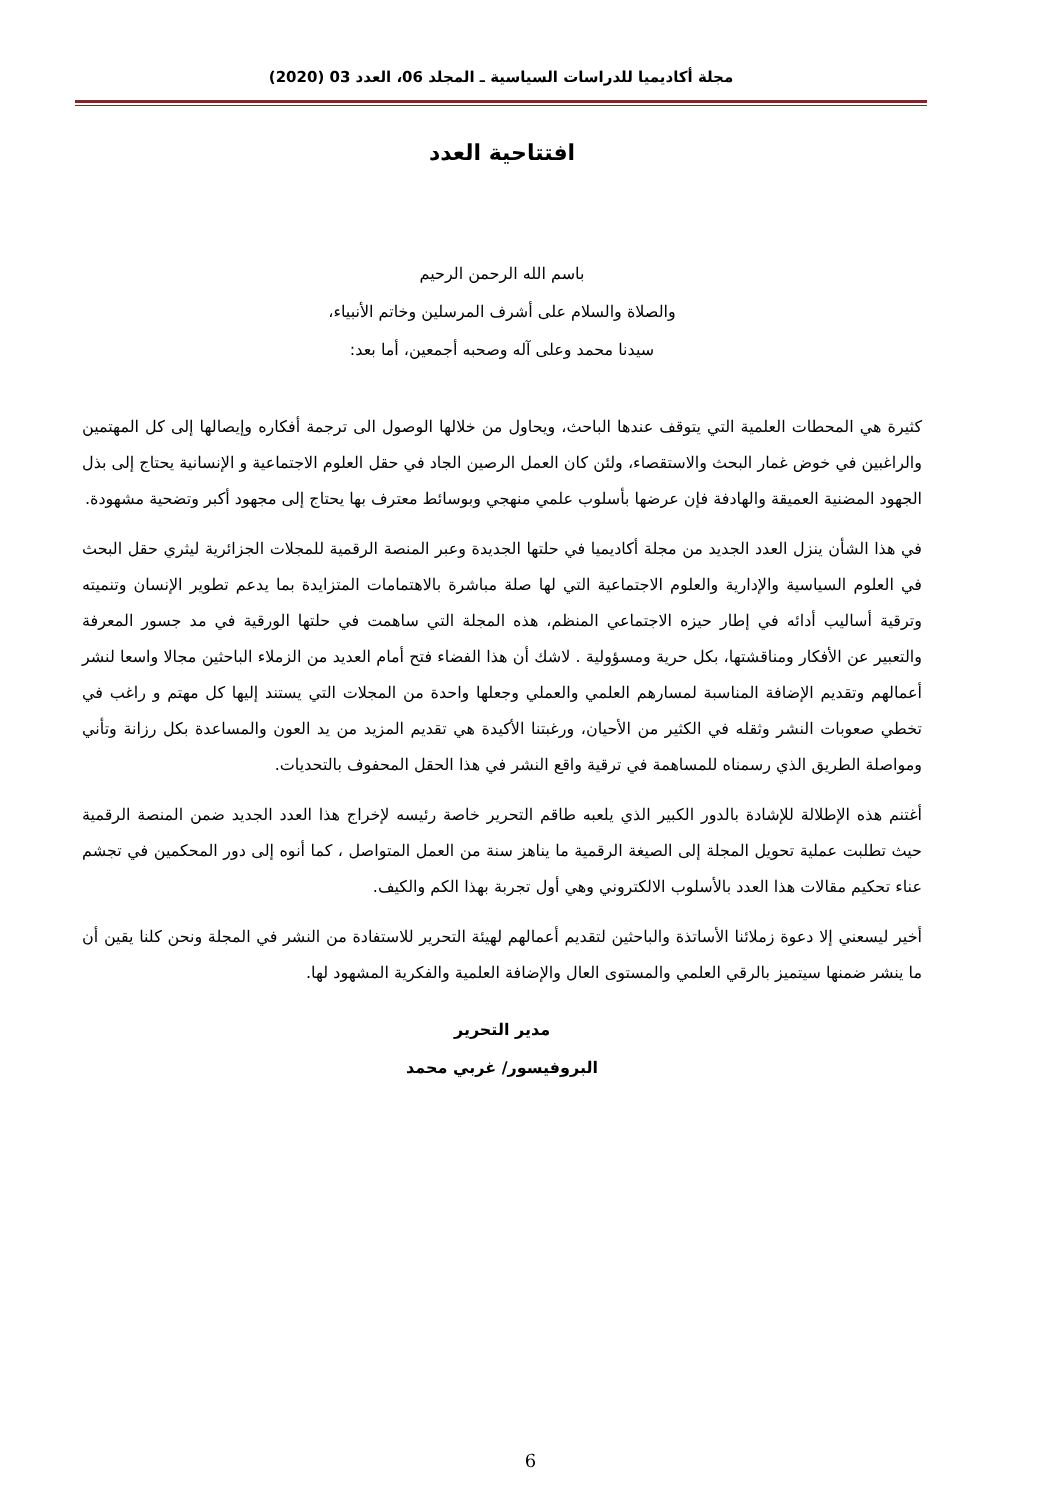مجلة أكاديميا للدراسات السياسية ـ المجلد 06، العدد 03 (2020)
افتتاحية العدد
باسم الله الرحمن الرحيم
والصلاة والسلام على أشرف المرسلين وخاتم الأنبياء،
سيدنا محمد وعلى آله وصحبه أجمعين، أما بعد:
كثيرة هي المحطات العلمية التي يتوقف عندها الباحث، ويحاول من خلالها الوصول الى ترجمة أفكاره وإيصالها إلى كل المهتمين والراغبين في خوض غمار البحث والاستقصاء، ولئن كان العمل الرصين الجاد في حقل العلوم الاجتماعية و الإنسانية يحتاج إلى بذل الجهود المضنية العميقة والهادفة فإن عرضها بأسلوب علمي منهجي وبوسائط معترف بها يحتاج إلى مجهود أكبر وتضحية مشهودة.
في هذا الشأن ينزل العدد الجديد من مجلة أكاديميا في حلتها الجديدة وعبر المنصة الرقمية للمجلات الجزائرية ليثري حقل البحث في العلوم السياسية والإدارية والعلوم الاجتماعية التي لها صلة مباشرة بالاهتمامات المتزايدة بما يدعم تطوير الإنسان وتنميته وترقية أساليب أدائه في إطار حيزه الاجتماعي المنظم، هذه المجلة التي ساهمت في حلتها الورقية في مد جسور المعرفة والتعبير عن الأفكار ومناقشتها، بكل حرية ومسؤولية . لاشك أن هذا الفضاء فتح أمام العديد من الزملاء الباحثين مجالا واسعا لنشر أعمالهم وتقديم الإضافة المناسبة لمسارهم العلمي والعملي وجعلها واحدة من المجلات التي يستند إليها كل مهتم و راغب في تخطي صعوبات النشر وثقله في الكثير من الأحيان، ورغبتنا الأكيدة هي تقديم المزيد من يد العون والمساعدة بكل رزانة وتأني ومواصلة الطريق الذي رسمناه للمساهمة في ترقية واقع النشر في هذا الحقل المحفوف بالتحديات.
أغتنم هذه الإطلالة للإشادة بالدور الكبير الذي يلعبه طاقم التحرير خاصة رئيسه لإخراج هذا العدد الجديد ضمن المنصة الرقمية حيث تطلبت عملية تحويل المجلة إلى الصيغة الرقمية ما يناهز سنة من العمل المتواصل ، كما أنوه إلى دور المحكمين في تجشم عناء تحكيم مقالات هذا العدد بالأسلوب الالكتروني وهي أول تجربة بهذا الكم والكيف.
أخير ليسعني إلا دعوة زملائنا الأساتذة والباحثين لتقديم أعمالهم لهيئة التحرير للاستفادة من النشر في المجلة ونحن كلنا يقين أن ما ينشر ضمنها سيتميز بالرقي العلمي والمستوى العال والإضافة العلمية والفكرية المشهود لها.
مدير التحرير
البروفيسور/ غربي محمد
6